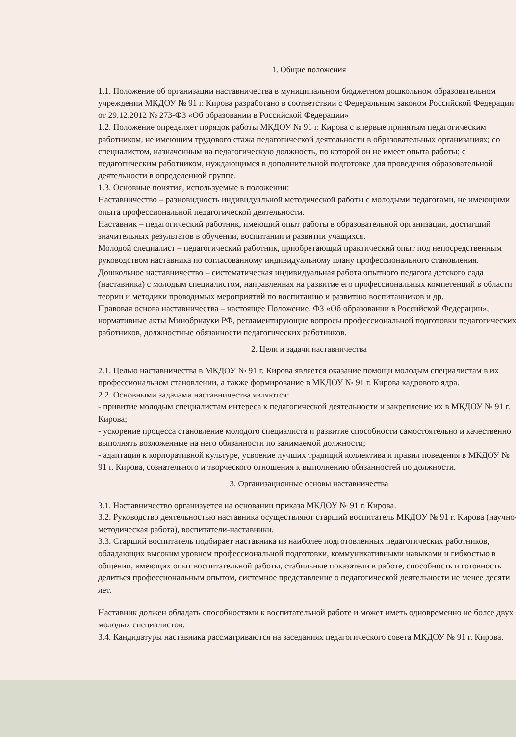1. Общие положения
1.1. Положение об организации наставничества в муниципальном бюджетном дошкольном образовательном учреждении МКДОУ № 91 г. Кирова разработано в соответствии с Федеральным законом Российской Федерации от 29.12.2012 № 273-ФЗ «Об образовании в Российской Федерации»
1.2. Положение определяет порядок работы МКДОУ № 91 г. Кирова с впервые принятым педагогическим работником, не имеющим трудового стажа педагогической деятельности в образовательных организациях; со специалистом, назначенным на педагогическую должность, по которой он не имеет опыта работы; с педагогическим работником, нуждающимся в дополнительной подготовке для проведения образовательной деятельности в определенной группе.
1.3. Основные понятия, используемые в положении:
Наставничество – разновидность индивидуальной методической работы с молодыми педагогами, не имеющими опыта профессиональной педагогической деятельности.
Наставник – педагогический работник, имеющий опыт работы в образовательной организации, достигший значительных результатов в обучении, воспитании и развитии учащихся.
Молодой специалист – педагогический работник, приобретающий практический опыт под непосредственным руководством наставника по согласованному индивидуальному плану профессионального становления.
Дошкольное наставничество – систематическая индивидуальная работа опытного педагога детского сада (наставника) с молодым специалистом, направленная на развитие его профессиональных компетенций в области теории и методики проводимых мероприятий по воспитанию и развитию воспитанников и др.
Правовая основа наставничества – настоящее Положение, ФЗ «Об образовании в Российской Федерации», нормативные акты Минобрнауки РФ, регламентирующие вопросы профессиональной подготовки педагогических работников, должностные обязанности педагогических работников.
2. Цели и задачи наставничества
2.1. Целью наставничества в МКДОУ № 91 г. Кирова является оказание помощи молодым специалистам в их профессиональном становлении, а также формирование в МКДОУ № 91 г. Кирова кадрового ядра.
2.2. Основными задачами наставничества являются:
- привитие молодым специалистам интереса к педагогической деятельности и закрепление их в МКДОУ № 91 г. Кирова;
- ускорение процесса становление молодого специалиста и развитие способности самостоятельно и качественно выполнять возложенные на него обязанности по занимаемой должности;
- адаптация к корпоративной культуре, усвоение лучших традиций коллектива и правил поведения в МКДОУ № 91 г. Кирова, сознательного и творческого отношения к выполнению обязанностей по должности.
3. Организационные основы наставничества
3.1. Наставничество организуется на основании приказа МКДОУ № 91 г. Кирова.
3.2. Руководство деятельностью наставника осуществляют старший воспитатель МКДОУ № 91 г. Кирова (научно-методическая работа), воспитатели-наставники.
3.3. Старший воспитатель подбирает наставника из наиболее подготовленных педагогических работников, обладающих высоким уровнем профессиональной подготовки, коммуникативными навыками и гибкостью в общении, имеющих опыт воспитательной работы, стабильные показатели в работе, способность и готовность делиться профессиональным опытом, системное представление о педагогической деятельности не менее десяти лет.
Наставник должен обладать способностями к воспитательной работе и может иметь одновременно не более двух молодых специалистов.
3.4. Кандидатуры наставника рассматриваются на заседаниях педагогического совета МКДОУ № 91 г. Кирова.